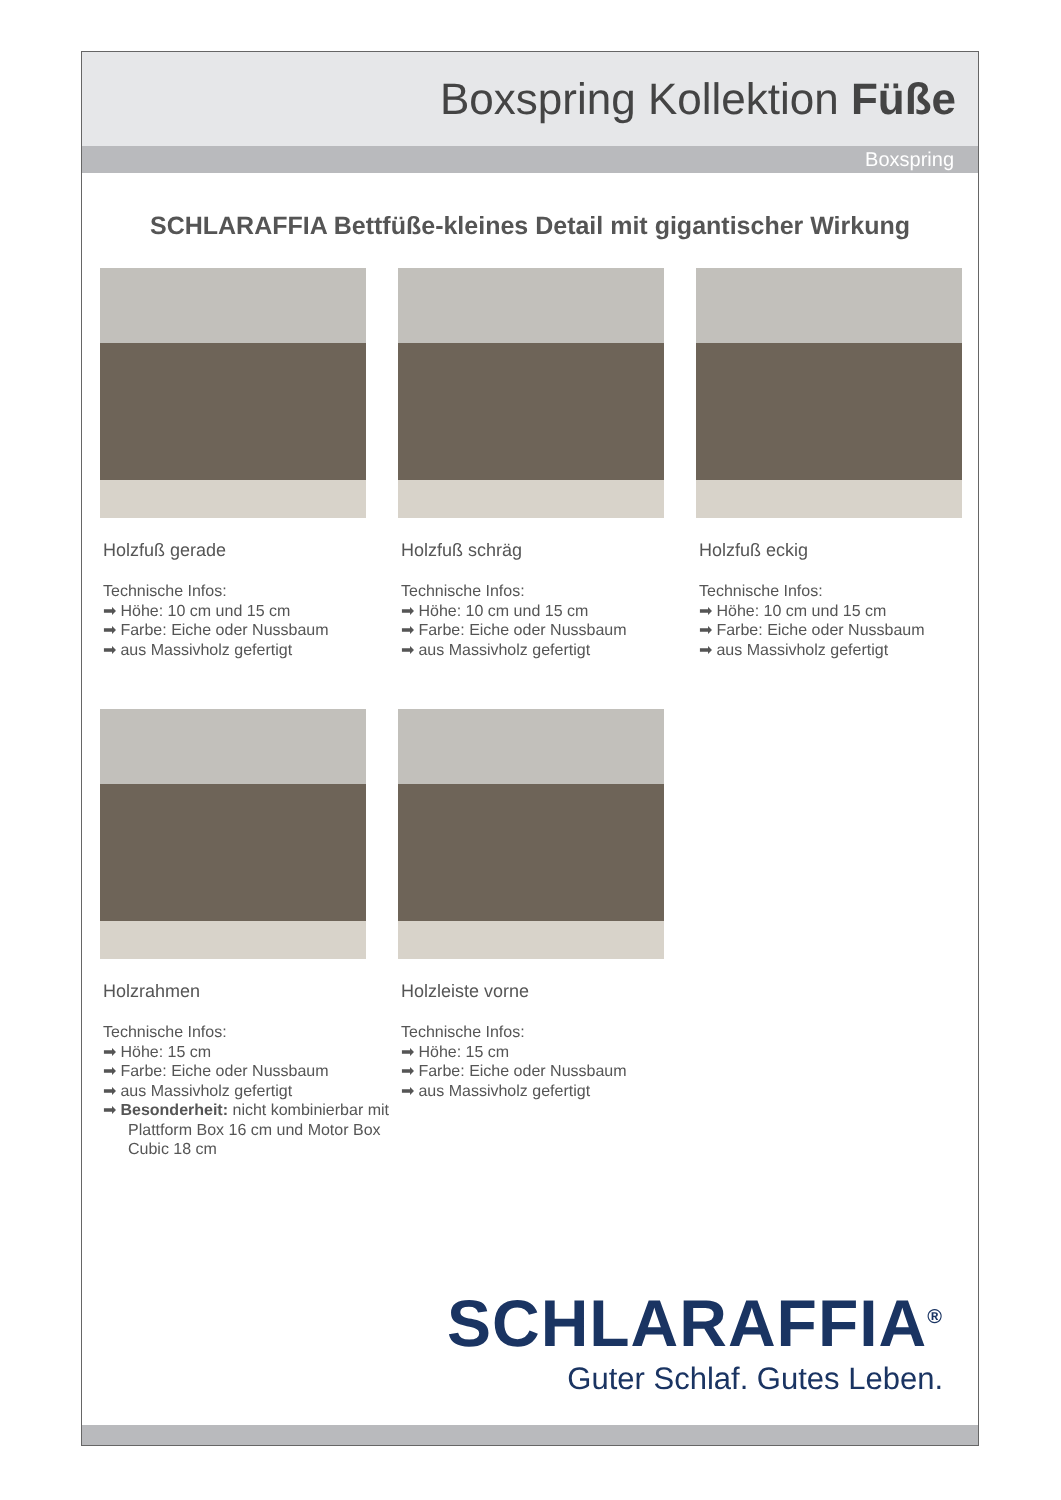Boxspring Kollektion Füße
Boxspring
SCHLARAFFIA Bettfüße-kleines Detail mit gigantischer Wirkung
Holzfuß gerade
Technische Infos:
➡ Höhe: 10 cm und 15 cm
➡ Farbe: Eiche oder Nussbaum
➡ aus Massivholz gefertigt
Holzfuß schräg
Technische Infos:
➡ Höhe: 10 cm und 15 cm
➡ Farbe: Eiche oder Nussbaum
➡ aus Massivholz gefertigt
Holzfuß eckig
Technische Infos:
➡ Höhe: 10 cm und 15 cm
➡ Farbe: Eiche oder Nussbaum
➡ aus Massivholz gefertigt
Holzrahmen
Technische Infos:
➡ Höhe: 15 cm
➡ Farbe: Eiche oder Nussbaum
➡ aus Massivholz gefertigt
➡ Besonderheit: nicht kombinierbar mit Plattform Box 16 cm und Motor Box Cubic 18 cm
Holzleiste vorne
Technische Infos:
➡ Höhe: 15 cm
➡ Farbe: Eiche oder Nussbaum
➡ aus Massivholz gefertigt
SCHLARAFFIA<sup>®</sup>
Guter Schlaf. Gutes Leben.